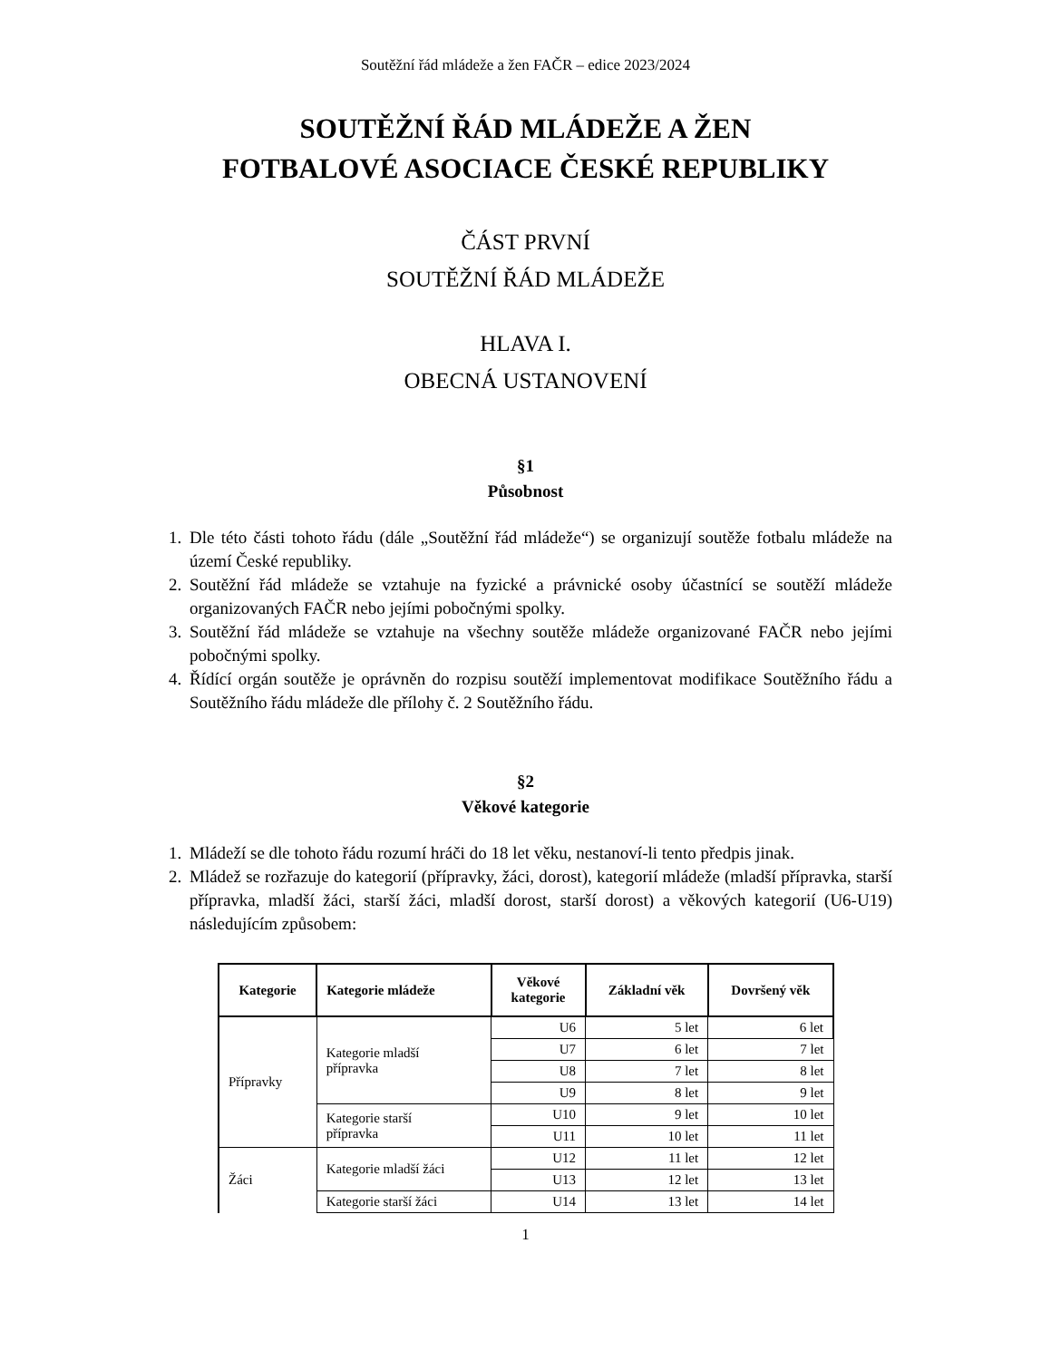Soutěžní řád mládeže a žen FAČR – edice 2023/2024
SOUTĚŽNÍ ŘÁD MLÁDEŽE A ŽEN
FOTBALOVÉ ASOCIACE ČESKÉ REPUBLIKY
ČÁST PRVNÍ
SOUTĚŽNÍ ŘÁD MLÁDEŽE
HLAVA I.
OBECNÁ USTANOVENÍ
§1
Působnost
1. Dle této části tohoto řádu (dále „Soutěžní řád mládeže“) se organizují soutěže fotbalu mládeže na území České republiky.
2. Soutěžní řád mládeže se vztahuje na fyzické a právnické osoby účastnící se soutěží mládeže organizovaných FAČR nebo jejími pobočnými spolky.
3. Soutěžní řád mládeže se vztahuje na všechny soutěže mládeže organizované FAČR nebo jejími pobočnými spolky.
4. Řídící orgán soutěže je oprávněn do rozpisu soutěží implementovat modifikace Soutěžního řádu a Soutěžního řádu mládeže dle přílohy č. 2 Soutěžního řádu.
§2
Věkové kategorie
1. Mládeží se dle tohoto řádu rozumí hráči do 18 let věku, nestanoví-li tento předpis jinak.
2. Mládež se rozřazuje do kategorií (přípravky, žáci, dorost), kategorií mládeže (mladší přípravka, starší přípravka, mladší žáci, starší žáci, mladší dorost, starší dorost) a věkových kategorií (U6-U19) následujícím způsobem:
| Kategorie | Kategorie mládeže | Věkové kategorie | Základní věk | Dovršený věk |
| --- | --- | --- | --- | --- |
| Přípravky | Kategorie mladší přípravka | U6 | 5 let | 6 let |
| | | U7 | 6 let | 7 let |
| | | U8 | 7 let | 8 let |
| | | U9 | 8 let | 9 let |
| | Kategorie starší přípravka | U10 | 9 let | 10 let |
| | | U11 | 10 let | 11 let |
| Žáci | Kategorie mladší žáci | U12 | 11 let | 12 let |
| | | U13 | 12 let | 13 let |
| | Kategorie starší žáci | U14 | 13 let | 14 let |
1